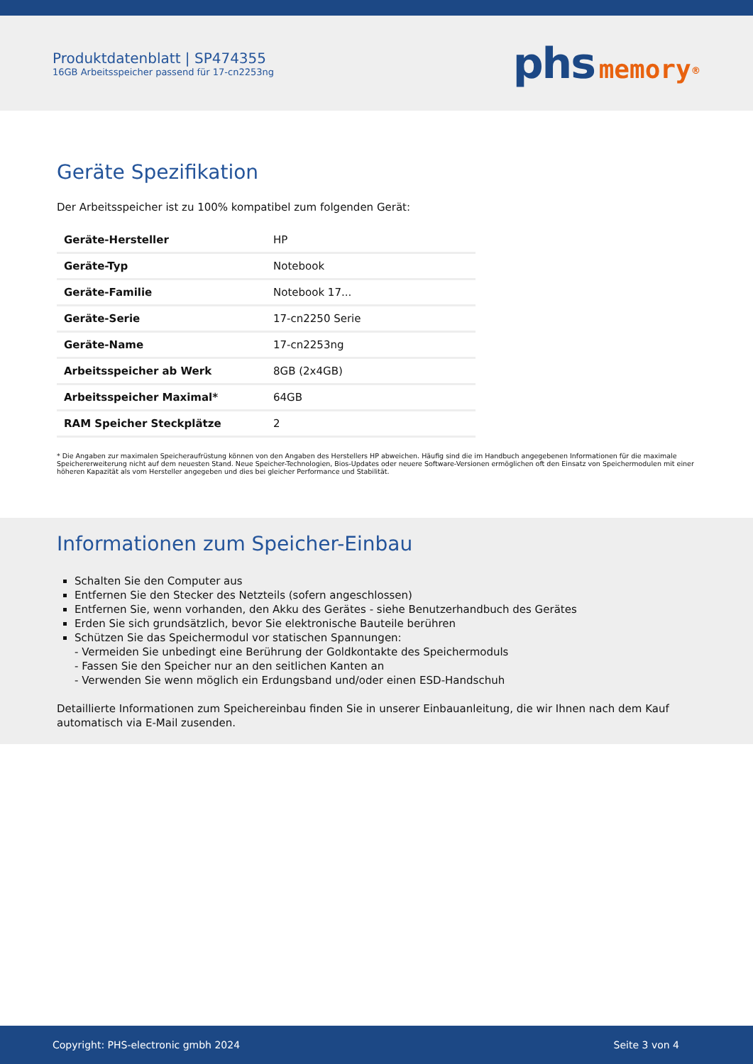Produktdatenblatt | SP474355
16GB Arbeitsspeicher passend für 17-cn2253ng
phs memory<sup>®</sup>
Geräte Spezifikation
Der Arbeitsspeicher ist zu 100% kompatibel zum folgenden Gerät:
| Geräte-Hersteller | HP |
| Geräte-Typ | Notebook |
| Geräte-Familie | Notebook 17... |
| Geräte-Serie | 17-cn2250 Serie |
| Geräte-Name | 17-cn2253ng |
| Arbeitsspeicher ab Werk | 8GB (2x4GB) |
| Arbeitsspeicher Maximal* | 64GB |
| RAM Speicher Steckplätze | 2 |
* Die Angaben zur maximalen Speicheraufrüstung können von den Angaben des Herstellers HP abweichen. Häufig sind die im Handbuch angegebenen Informationen für die maximale Speichererweiterung nicht auf dem neuesten Stand. Neue Speicher-Technologien, Bios-Updates oder neuere Software-Versionen ermöglichen oft den Einsatz von Speichermodulen mit einer höheren Kapazität als vom Hersteller angegeben und dies bei gleicher Performance und Stabilität.
Informationen zum Speicher-Einbau
Schalten Sie den Computer aus
Entfernen Sie den Stecker des Netzteils (sofern angeschlossen)
Entfernen Sie, wenn vorhanden, den Akku des Gerätes - siehe Benutzerhandbuch des Gerätes
Erden Sie sich grundsätzlich, bevor Sie elektronische Bauteile berühren
Schützen Sie das Speichermodul vor statischen Spannungen:
- Vermeiden Sie unbedingt eine Berührung der Goldkontakte des Speichermoduls
- Fassen Sie den Speicher nur an den seitlichen Kanten an
- Verwenden Sie wenn möglich ein Erdungsband und/oder einen ESD-Handschuh
Detaillierte Informationen zum Speichereinbau finden Sie in unserer Einbauanleitung, die wir Ihnen nach dem Kauf automatisch via E-Mail zusenden.
Copyright: PHS-electronic gmbh 2024 Seite 3 von 4